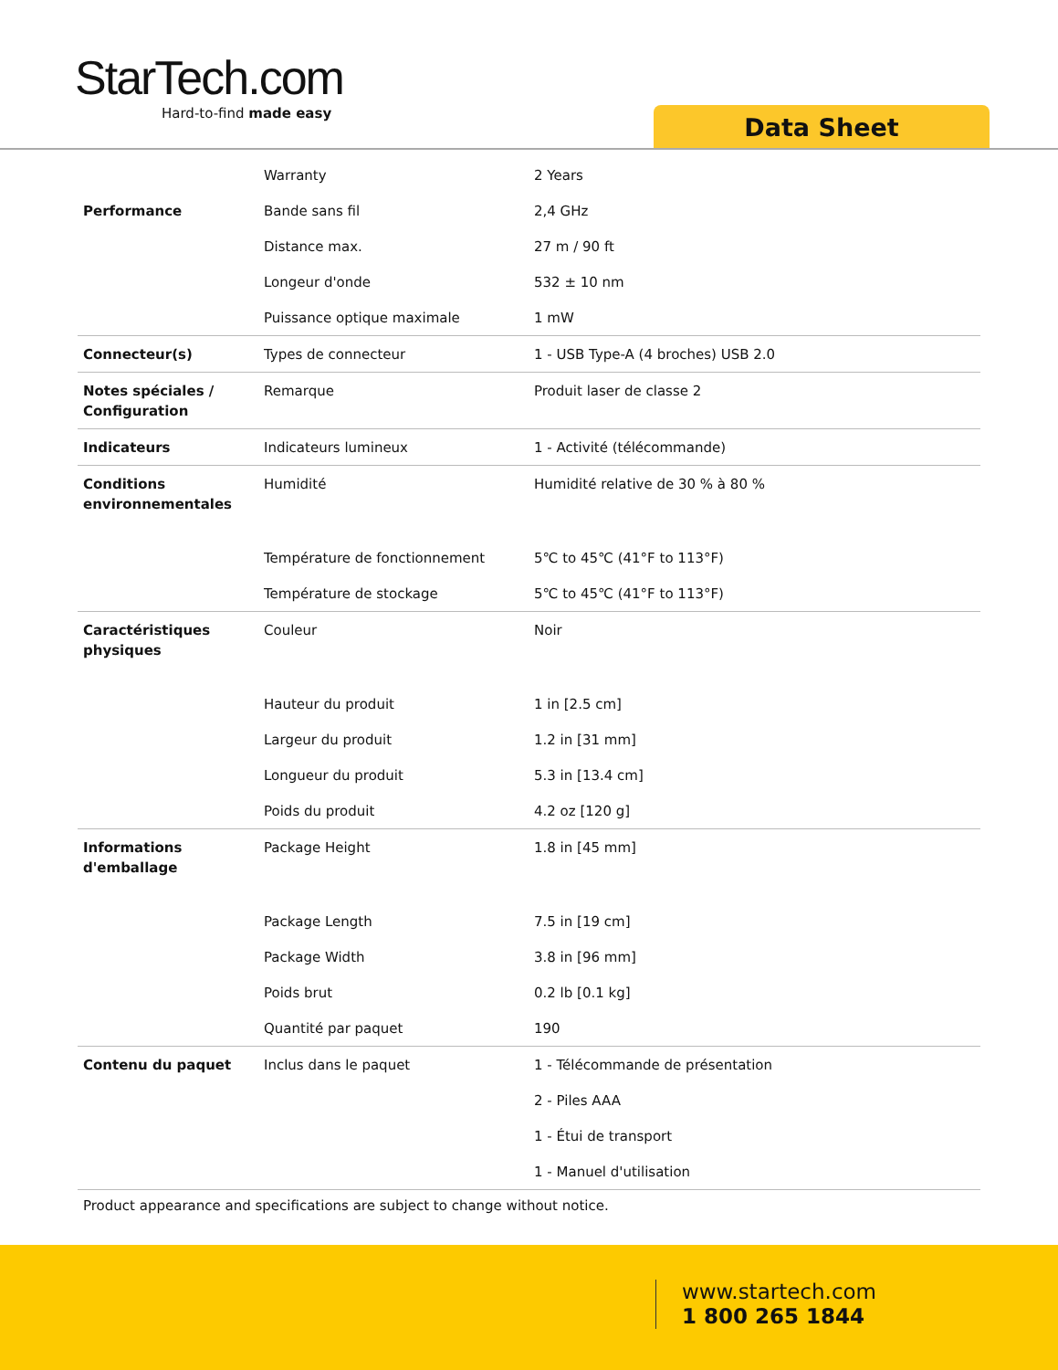StarTech.com
Hard-to-find made easy
Data Sheet
| | Warranty | 2 Years |
| Performance | Bande sans fil | 2,4 GHz |
| | Distance max. | 27 m / 90 ft |
| | Longeur d'onde | 532 ± 10 nm |
| | Puissance optique maximale | 1 mW |
| Connecteur(s) | Types de connecteur | 1 - USB Type-A (4 broches) USB 2.0 |
| Notes spéciales / Configuration | Remarque | Produit laser de classe 2 |
| Indicateurs | Indicateurs lumineux | 1 - Activité (télécommande) |
| Conditions environnementales | Humidité | Humidité relative de 30 % à 80 % |
| | Température de fonctionnement | 5℃ to 45℃ (41°F to 113°F) |
| | Température de stockage | 5℃ to 45℃ (41°F to 113°F) |
| Caractéristiques physiques | Couleur | Noir |
| | Hauteur du produit | 1 in [2.5 cm] |
| | Largeur du produit | 1.2 in [31 mm] |
| | Longueur du produit | 5.3 in [13.4 cm] |
| | Poids du produit | 4.2 oz [120 g] |
| Informations d'emballage | Package Height | 1.8 in [45 mm] |
| | Package Length | 7.5 in [19 cm] |
| | Package Width | 3.8 in [96 mm] |
| | Poids brut | 0.2 lb [0.1 kg] |
| | Quantité par paquet | 190 |
| Contenu du paquet | Inclus dans le paquet | 1 - Télécommande de présentation |
| | | 2 - Piles AAA |
| | | 1 - Étui de transport |
| | | 1 - Manuel d'utilisation |
Product appearance and specifications are subject to change without notice.
www.startech.com
1 800 265 1844